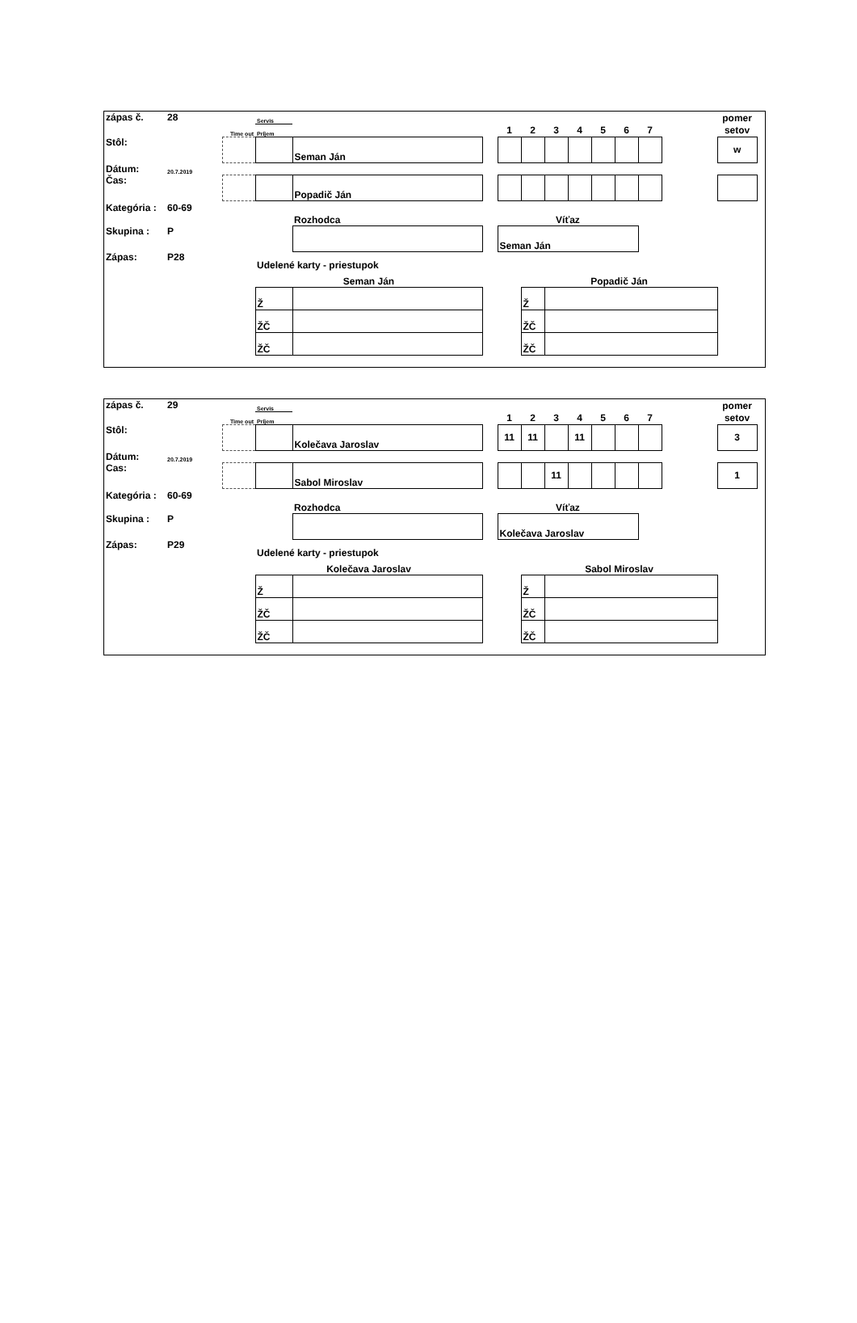| zápas č. | 28 | | Servis | | | | | | | | | | | pomer | |
| | | Time out | Príjem | | | 1 | 2 | 3 | 4 | 5 | 6 | 7 | | setov | |
| Stôl: | | | | Seman Ján | | | | | | | | | | w | |
| Dátum: | 20.7.2019 | | | | | | | | | | | | | | |
| Čas: | | | | Popadič Ján | | | | | | | | | | | |
| Kategória : | 60-69 | | | | | | | | | | | | | | |
| | | | | Rozhodca | | Víťaz | | | | | | | | | |
| Skupina : | P | | | | | Seman Ján | | | | | | | | | |
| Zápas: | P28 | | Udelené karty - priestupok | | | | | | | | | | | | |
| | | | Seman Ján | | | | Popadič Ján | | | | | | | | |
| | | | Ž | | | | Ž | | | | | | | | |
| | | | ŽČ | | | | ŽČ | | | | | | | | |
| | | | ŽČ | | | | ŽČ | | | | | | | | |
| zápas č. | 29 | | Servis | | | | | | | | | | | pomer | |
| | | Time out | Príjem | | | 1 | 2 | 3 | 4 | 5 | 6 | 7 | | setov | |
| Stôl: | | | | Kolečava Jaroslav | | 11 | 11 | | 11 | | | | | 3 | |
| Dátum: | 20.7.2019 | | | | | | | | | | | | | | |
| Cas: | | | | Sabol Miroslav | | | | 11 | | | | | | 1 | |
| Kategória : | 60-69 | | | | | | | | | | | | | | |
| | | | | Rozhodca | | Víťaz | | | | | | | | | |
| Skupina : | P | | | | | Kolečava Jaroslav | | | | | | | | | |
| Zápas: | P29 | | Udelené karty - priestupok | | | | | | | | | | | | |
| | | | Kolečava Jaroslav | | | | Sabol Miroslav | | | | | | | | |
| | | | Ž | | | | Ž | | | | | | | | |
| | | | ŽČ | | | | ŽČ | | | | | | | | |
| | | | ŽČ | | | | ŽČ | | | | | | | | |